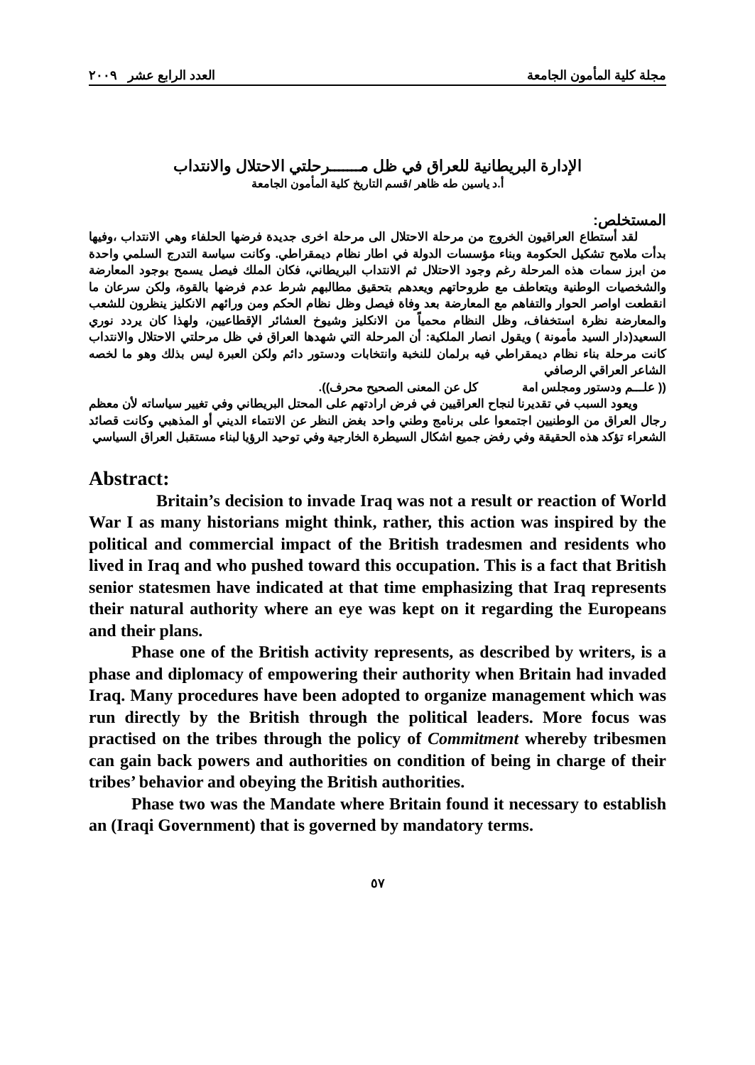مجلة كلية المأمون الجامعة العدد الرابع عشر ٢٠٠٩
الإدارة البريطانية للعراق في ظل مـــــــرحلتي الاحتلال والانتداب
أ.د ياسين طه ظاهر /قسم التاريخ كلية المأمون الجامعة
المستخلص:
لقد أستطاع العراقيون الخروج من مرحلة الاحتلال الى مرحلة اخرى جديدة فرضها الحلفاء وهي الانتداب ،وفيها بدأت ملامح تشكيل الحكومة وبناء مؤسسات الدولة في اطار نظام ديمقراطي. وكانت سياسة التدرج السلمي واحدة من ابرز سمات هذه المرحلة رغم وجود الاحتلال ثم الانتداب البريطاني، فكان الملك فيصل يسمح بوجود المعارضة والشخصيات الوطنية ويتعاطف مع طروحاتهم ويعدهم بتحقيق مطالبهم شرط عدم فرضها بالقوة، ولكن سرعان ما انقطعت اواصر الحوار والتفاهم مع المعارضة بعد وفاة فيصل وظل نظام الحكم ومن ورائهم الانكليز ينظرون للشعب والمعارضة نظرة استخفاف، وظل النظام محمياً من الانكليز وشيوخ العشائر الإقطاعيين، ولهذا كان يردد نوري السعيد(دار السيد مأمونة ) ويقول انصار الملكية: أن المرحلة التي شهدها العراق في ظل مرحلتي الاحتلال والانتداب كانت مرحلة بناء نظام ديمقراطي فيه برلمان للنخبة وانتخابات ودستور دائم ولكن العبرة ليس بذلك وهو ما لخصه الشاعر العراقي الرصافي
(( علـــم ودستور ومجلس امة كل عن المعنى الصحيح محرف)).
ويعود السبب في تقديرنا لنجاح العراقيين في فرض ارادتهم على المحتل البريطاني وفي تغيير سياساته لأن معظم رجال العراق من الوطنيين اجتمعوا على برنامج وطني واحد بغض النظر عن الانتماء الديني أو المذهبي وكانت قصائد الشعراء تؤكد هذه الحقيقة وفي رفض جميع اشكال السيطرة الخارجية وفي توحيد الرؤيا لبناء مستقبل العراق السياسي
Abstract:
Britain’s decision to invade Iraq was not a result or reaction of World War I as many historians might think, rather, this action was inspired by the political and commercial impact of the British tradesmen and residents who lived in Iraq and who pushed toward this occupation. This is a fact that British senior statesmen have indicated at that time emphasizing that Iraq represents their natural authority where an eye was kept on it regarding the Europeans and their plans.
Phase one of the British activity represents, as described by writers, is a phase and diplomacy of empowering their authority when Britain had invaded Iraq. Many procedures have been adopted to organize management which was run directly by the British through the political leaders. More focus was practised on the tribes through the policy of Commitment whereby tribesmen can gain back powers and authorities on condition of being in charge of their tribes’ behavior and obeying the British authorities.
Phase two was the Mandate where Britain found it necessary to establish an (Iraqi Government) that is governed by mandatory terms.
٥٧